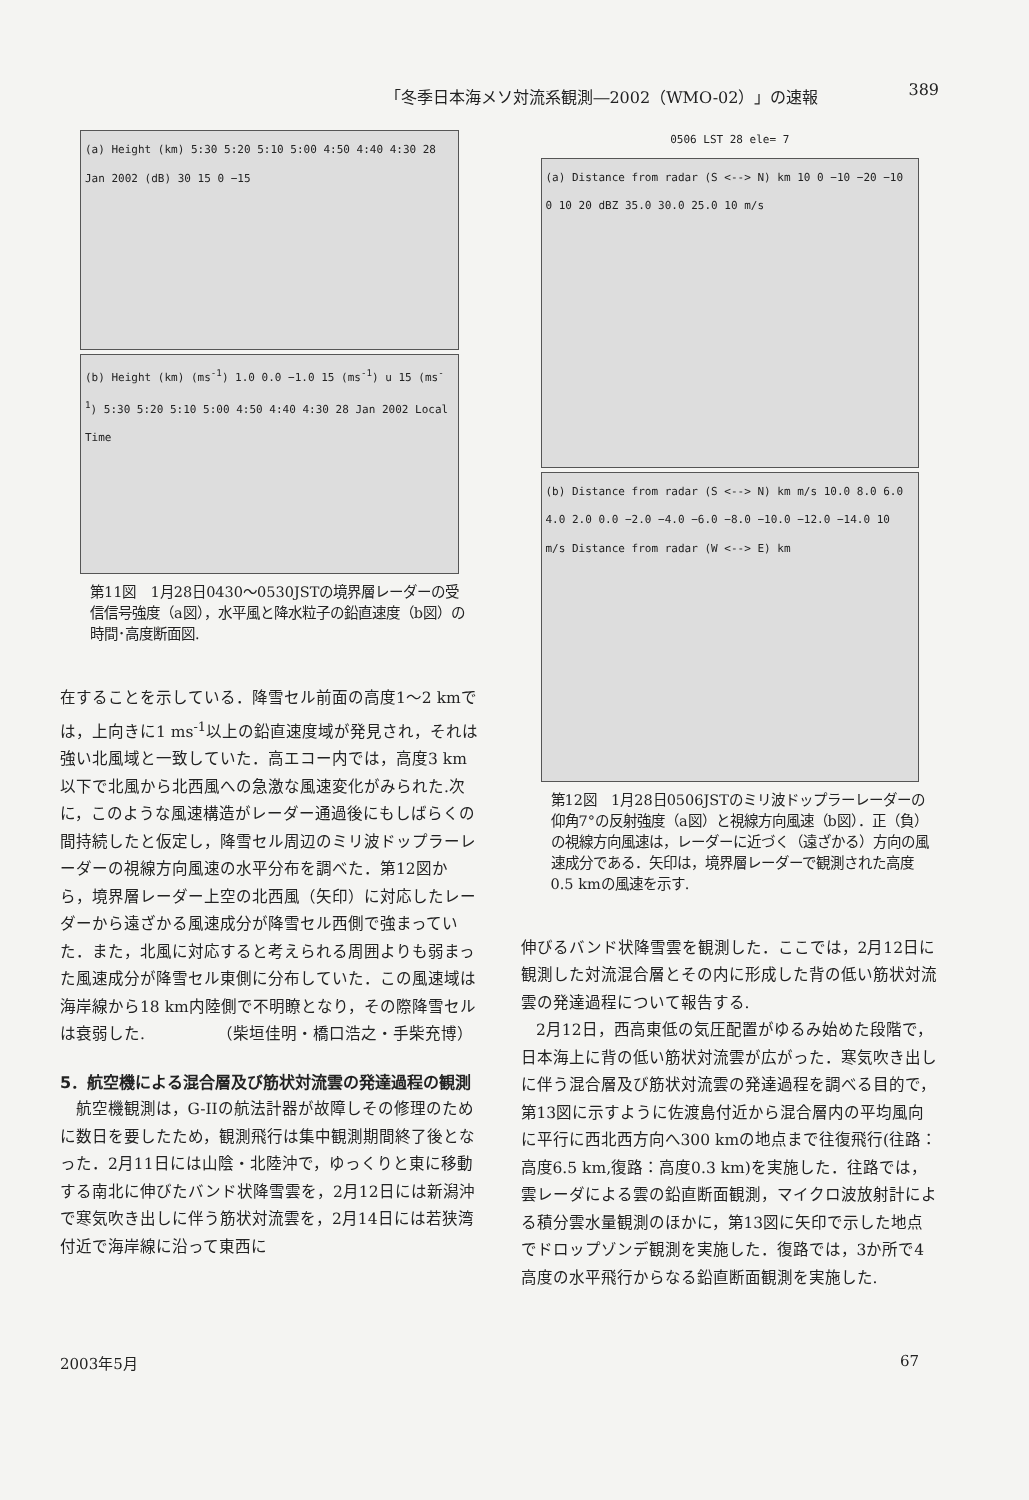「冬季日本海メソ対流系観測―2002（WMO-02）」の速報 389
(a) Height (km) 5:30 5:20 5:10 5:00 4:50 4:40 4:30 28 Jan 2002 (dB) 30 15 0 −15
(b) Height (km) (ms<sup>-1</sup>) 1.0 0.0 −1.0 15 (ms<sup>-1</sup>) u 15 (ms<sup>-1</sup>) 5:30 5:20 5:10 5:00 4:50 4:40 4:30 28 Jan 2002 Local Time
第11図　1月28日0430～0530JSTの境界層レーダーの受信信号強度（a図），水平風と降水粒子の鉛直速度（b図）の時間･高度断面図.
在することを示している．降雪セル前面の高度1～2 kmでは，上向きに1 ms<sup>-1</sup>以上の鉛直速度域が発見され，それは強い北風域と一致していた．高エコー内では，高度3 km以下で北風から北西風への急激な風速変化がみられた.次に，このような風速構造がレーダー通過後にもしばらくの間持続したと仮定し，降雪セル周辺のミリ波ドップラーレーダーの視線方向風速の水平分布を調べた．第12図から，境界層レーダー上空の北西風（矢印）に対応したレーダーから遠ざかる風速成分が降雪セル西側で強まっていた．また，北風に対応すると考えられる周囲よりも弱まった風速成分が降雪セル東側に分布していた．この風速域は海岸線から18 km内陸側で不明瞭となり，その際降雪セルは衰弱した.　　　　　（柴垣佳明・橋口浩之・手柴充博）
5．航空機による混合層及び筋状対流雲の発達過程の観測
航空機観測は，G-IIの航法計器が故障しその修理のために数日を要したため，観測飛行は集中観測期間終了後となった．2月11日には山陰・北陸沖で，ゆっくりと東に移動する南北に伸びたバンド状降雪雲を，2月12日には新潟沖で寒気吹き出しに伴う筋状対流雲を，2月14日には若狭湾付近で海岸線に沿って東西に
0506 LST 28 ele= 7
(a) Distance from radar (S <--> N) km 10 0 −10 −20 −10 0 10 20 dBZ 35.0 30.0 25.0 10 m/s
(b) Distance from radar (S <--> N) km m/s 10.0 8.0 6.0 4.0 2.0 0.0 −2.0 −4.0 −6.0 −8.0 −10.0 −12.0 −14.0 10 m/s Distance from radar (W <--> E) km
第12図　1月28日0506JSTのミリ波ドップラーレーダーの仰角7°の反射強度（a図）と視線方向風速（b図）．正（負）の視線方向風速は，レーダーに近づく（遠ざかる）方向の風速成分である．矢印は，境界層レーダーで観測された高度0.5 kmの風速を示す.
伸びるバンド状降雪雲を観測した．ここでは，2月12日に観測した対流混合層とその内に形成した背の低い筋状対流雲の発達過程について報告する.
2月12日，西高東低の気圧配置がゆるみ始めた段階で，日本海上に背の低い筋状対流雲が広がった．寒気吹き出しに伴う混合層及び筋状対流雲の発達過程を調べる目的で，第13図に示すように佐渡島付近から混合層内の平均風向に平行に西北西方向へ300 kmの地点まで往復飛行(往路：高度6.5 km,復路：高度0.3 km)を実施した．往路では，雲レーダによる雲の鉛直断面観測，マイクロ波放射計による積分雲水量観測のほかに，第13図に矢印で示した地点でドロップゾンデ観測を実施した．復路では，3か所で4高度の水平飛行からなる鉛直断面観測を実施した.
2003年5月 67